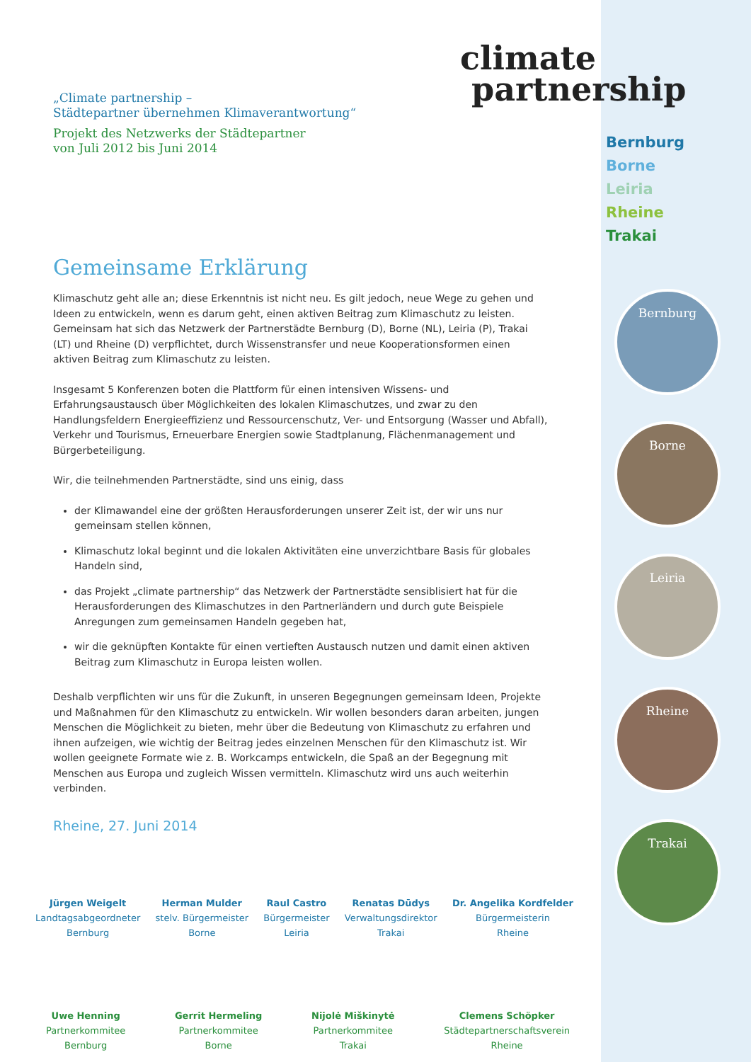climate
partnership
Bernburg
Borne
Leiria
Rheine
Trakai
Bernburg
Borne
Leiria
Rheine
Trakai
„Climate partnership –
Städtepartner übernehmen Klimaverantwortung“
Projekt des Netzwerks der Städtepartner
von Juli 2012 bis Juni 2014
Gemeinsame Erklärung
Klimaschutz geht alle an; diese Erkenntnis ist nicht neu. Es gilt jedoch, neue Wege zu gehen und Ideen zu entwickeln, wenn es darum geht, einen aktiven Beitrag zum Klimaschutz zu leisten. Gemeinsam hat sich das Netzwerk der Partnerstädte Bernburg (D), Borne (NL), Leiria (P), Trakai (LT) und Rheine (D) verpflichtet, durch Wissenstransfer und neue Kooperationsformen einen aktiven Beitrag zum Klimaschutz zu leisten.
Insgesamt 5 Konferenzen boten die Plattform für einen intensiven Wissens- und Erfahrungsaustausch über Möglichkeiten des lokalen Klimaschutzes, und zwar zu den Handlungsfeldern Energieeffizienz und Ressourcenschutz, Ver- und Entsorgung (Wasser und Abfall), Verkehr und Tourismus, Erneuerbare Energien sowie Stadtplanung, Flächenmanagement und Bürgerbeteiligung.
Wir, die teilnehmenden Partnerstädte, sind uns einig, dass
der Klimawandel eine der größten Herausforderungen unserer Zeit ist, der wir uns nur gemeinsam stellen können,
Klimaschutz lokal beginnt und die lokalen Aktivitäten eine unverzichtbare Basis für globales Handeln sind,
das Projekt „climate partnership“ das Netzwerk der Partnerstädte sensiblisiert hat für die Herausforderungen des Klimaschutzes in den Partnerländern und durch gute Beispiele Anregungen zum gemeinsamen Handeln gegeben hat,
wir die geknüpften Kontakte für einen vertieften Austausch nutzen und damit einen aktiven Beitrag zum Klimaschutz in Europa leisten wollen.
Deshalb verpflichten wir uns für die Zukunft, in unseren Begegnungen gemeinsam Ideen, Projekte und Maßnahmen für den Klimaschutz zu entwickeln. Wir wollen besonders daran arbeiten, jungen Menschen die Möglichkeit zu bieten, mehr über die Bedeutung von Klimaschutz zu erfahren und ihnen aufzeigen, wie wichtig der Beitrag jedes einzelnen Menschen für den Klimaschutz ist. Wir wollen geeignete Formate wie z. B. Workcamps entwickeln, die Spaß an der Begegnung mit Menschen aus Europa und zugleich Wissen vermitteln. Klimaschutz wird uns auch weiterhin verbinden.
Rheine, 27. Juni 2014
Jürgen Weigelt
Landtagsabgeordneter
Bernburg
Herman Mulder
stelv. Bürgermeister
Borne
Raul Castro
Bürgermeister
Leiria
Renatas Dūdys
Verwaltungsdirektor
Trakai
Dr. Angelika Kordfelder
Bürgermeisterin
Rheine
Uwe Henning
Partnerkommitee
Bernburg
Gerrit Hermeling
Partnerkommitee
Borne
Nijolė Miškinytė
Partnerkommitee
Trakai
Clemens Schöpker
Städtepartnerschaftsverein
Rheine